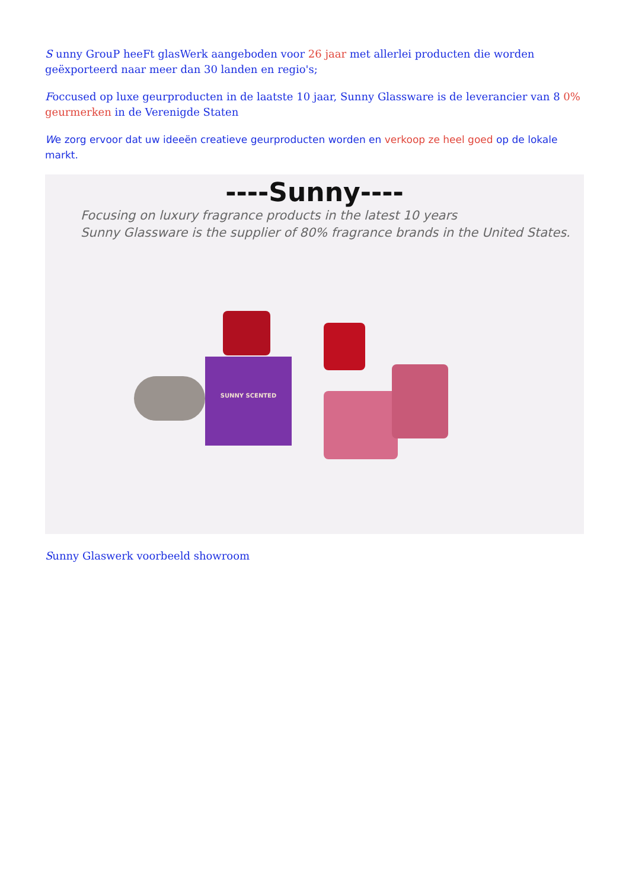S unny GrouP heeFt glasWerk aangeboden voor 26 jaar met allerlei producten die worden geëxporteerd naar meer dan 30 landen en regio's;
Foccused op luxe geurproducten in de laatste 10 jaar, Sunny Glassware is de leverancier van 8 0% geurmerken in de Verenigde Staten
We zorg ervoor dat uw ideeën creatieve geurproducten worden en verkoop ze heel goed op de lokale markt.
----Sunny----
Focusing on luxury fragrance products in the latest 10 years
Sunny Glassware is the supplier of 80% fragrance brands in the United States.
SUNNY SCENTED
Sunny Glaswerk voorbeeld showroom